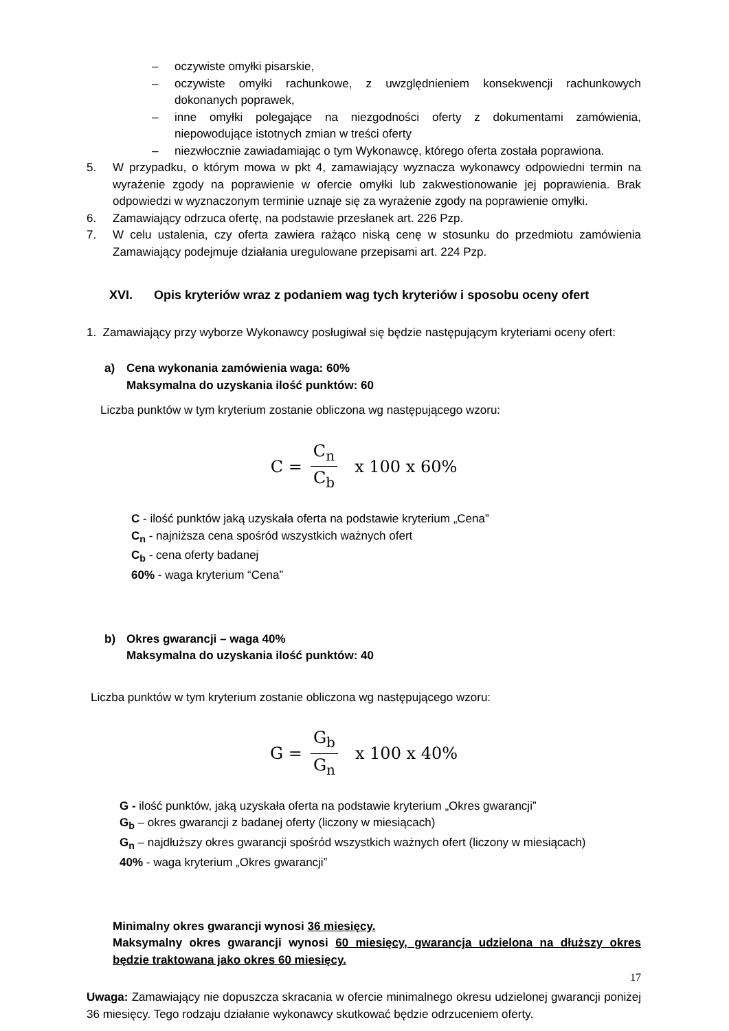– oczywiste omyłki pisarskie,
– oczywiste omyłki rachunkowe, z uwzględnieniem konsekwencji rachunkowych dokonanych poprawek,
– inne omyłki polegające na niezgodności oferty z dokumentami zamówienia, niepowodujące istotnych zmian w treści oferty
– niezwłocznie zawiadamiając o tym Wykonawcę, którego oferta została poprawiona.
5. W przypadku, o którym mowa w pkt 4, zamawiający wyznacza wykonawcy odpowiedni termin na wyrażenie zgody na poprawienie w ofercie omyłki lub zakwestionowanie jej poprawienia. Brak odpowiedzi w wyznaczonym terminie uznaje się za wyrażenie zgody na poprawienie omyłki.
6. Zamawiający odrzuca ofertę, na podstawie przesłanek art. 226 Pzp.
7. W celu ustalenia, czy oferta zawiera rażąco niską cenę w stosunku do przedmiotu zamówienia Zamawiający podejmuje działania uregulowane przepisami art. 224 Pzp.
XVI. Opis kryteriów wraz z podaniem wag tych kryteriów i sposobu oceny ofert
1. Zamawiający przy wyborze Wykonawcy posługiwał się będzie następującym kryteriami oceny ofert:
a) Cena wykonania zamówienia waga: 60%
Maksymalna do uzyskania ilość punktów: 60
Liczba punktów w tym kryterium zostanie obliczona wg następującego wzoru:
C = C<sub>n</sub> C<sub>b</sub> x 100 x 60%
C - ilość punktów jaką uzyskała oferta na podstawie kryterium „Cena”
C<sub>n</sub> - najniższa cena spośród wszystkich ważnych ofert
C<sub>b</sub> - cena oferty badanej
60% - waga kryterium “Cena”
b) Okres gwarancji – waga 40%
Maksymalna do uzyskania ilość punktów: 40
Liczba punktów w tym kryterium zostanie obliczona wg następującego wzoru:
G = G<sub>b</sub> G<sub>n</sub> x 100 x 40%
G - ilość punktów, jaką uzyskała oferta na podstawie kryterium „Okres gwarancji”
G<sub>b</sub> – okres gwarancji z badanej oferty (liczony w miesiącach)
G<sub>n</sub> – najdłuższy okres gwarancji spośród wszystkich ważnych ofert (liczony w miesiącach)
40% - waga kryterium „Okres gwarancji”
Minimalny okres gwarancji wynosi 36 miesięcy.
Maksymalny okres gwarancji wynosi 60 miesięcy, gwarancja udzielona na dłuższy okres będzie traktowana jako okres 60 miesięcy.
Uwaga: Zamawiający nie dopuszcza skracania w ofercie minimalnego okresu udzielonej gwarancji poniżej 36 miesięcy. Tego rodzaju działanie wykonawcy skutkować będzie odrzuceniem oferty.
17